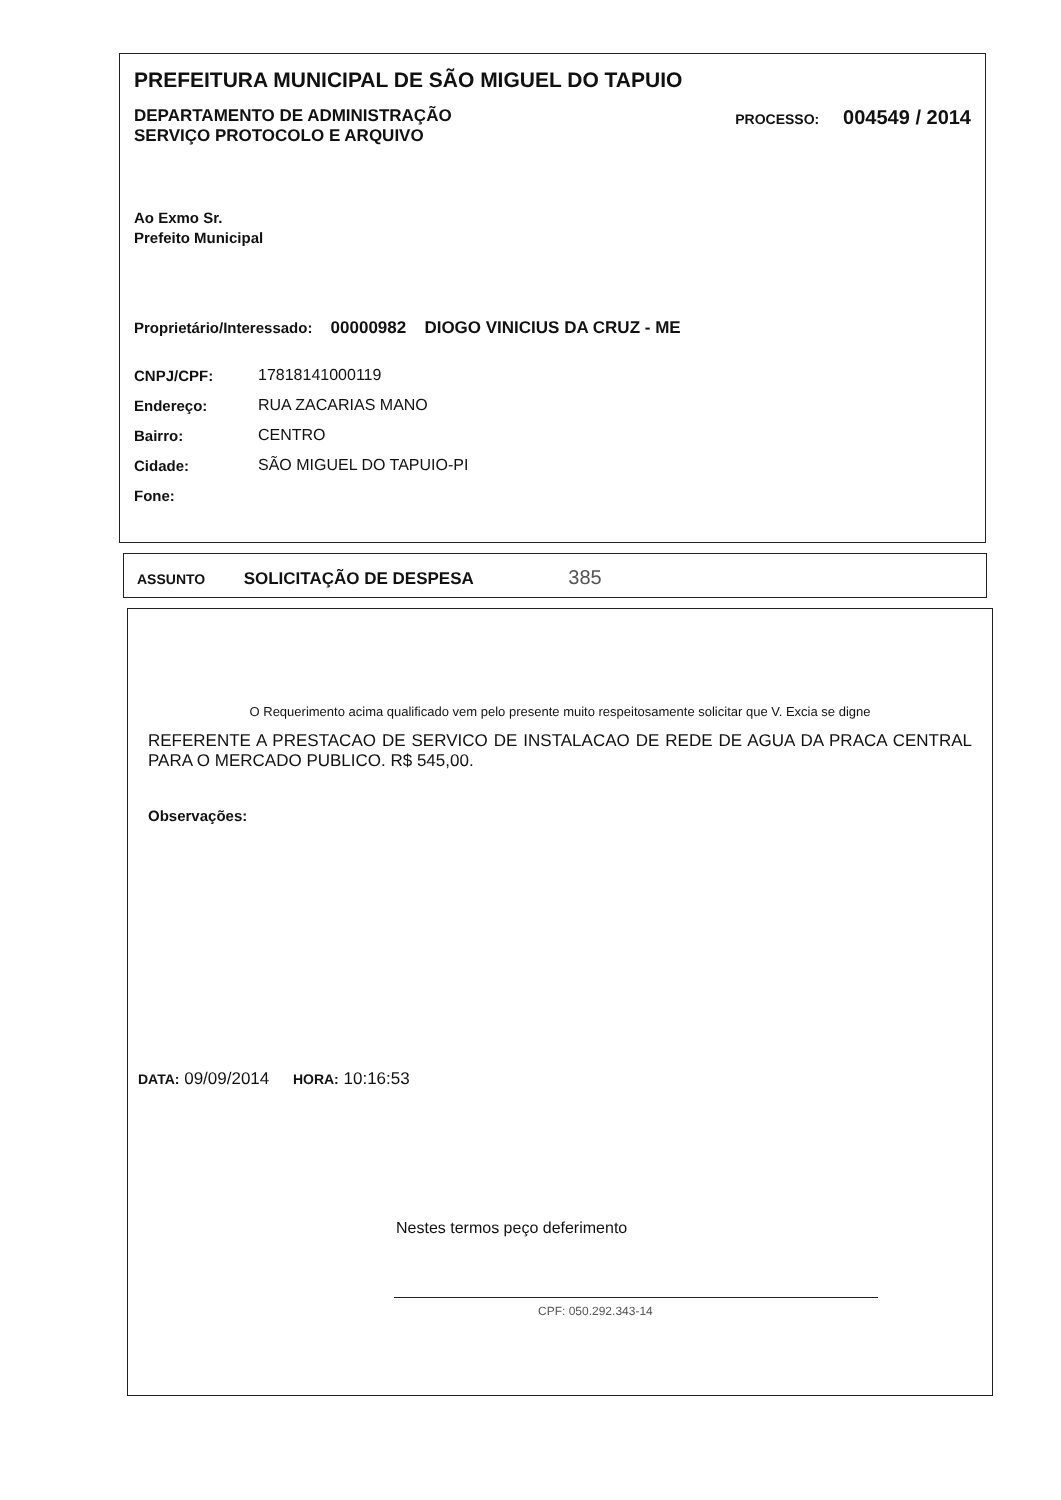PREFEITURA MUNICIPAL DE SÃO MIGUEL DO TAPUIO
DEPARTAMENTO DE ADMINISTRAÇÃO
SERVIÇO PROTOCOLO E ARQUIVO
PROCESSO: 004549 / 2014
Ao Exmo Sr.
Prefeito Municipal
Proprietário/Interessado: 00000982 DIOGO VINICIUS DA CRUZ - ME
| CNPJ/CPF: | 17818141000119 |
| Endereço: | RUA ZACARIAS MANO |
| Bairro: | CENTRO |
| Cidade: | SÃO MIGUEL DO TAPUIO-PI |
| Fone: | |
ASSUNTO SOLICITAÇÃO DE DESPESA 385
O Requerimento acima qualificado vem pelo presente muito respeitosamente solicitar que V. Excia se digne
REFERENTE A PRESTACAO DE SERVICO DE INSTALACAO DE REDE DE AGUA DA PRACA CENTRAL PARA O MERCADO PUBLICO. R$ 545,00.
Observações:
DATA: 09/09/2014 HORA: 10:16:53
Nestes termos peço deferimento
CPF: 050.292.343-14